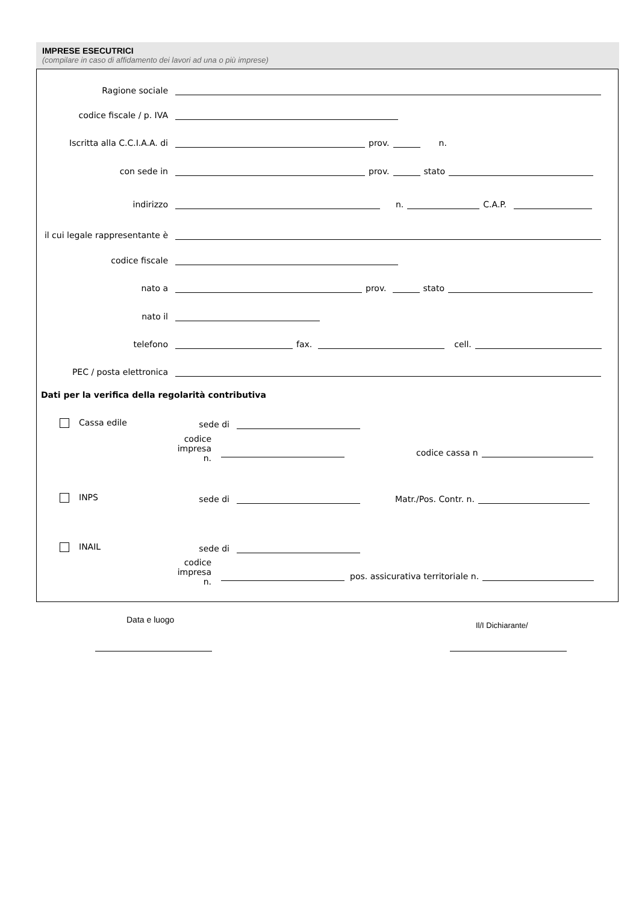IMPRESE ESECUTRICI
(compilare in caso di affidamento dei lavori ad una o più imprese)
Ragione sociale
codice fiscale / p. IVA
Iscritta alla C.C.I.A.A. di prov. n.
con sede in prov. stato
indirizzo n. C.A.P.
il cui legale rappresentante è
codice fiscale
nato a prov. stato
nato il
telefono fax. cell.
PEC / posta elettronica
Dati per la verifica della regolarità contributiva
Cassa edile sede di
codice impresa
n.
codice cassa n
INPS sede di Matr./Pos. Contr. n.
INAIL sede di
codice impresa
n.
pos. assicurativa territoriale n.
Data e luogo
Il/I Dichiarante/